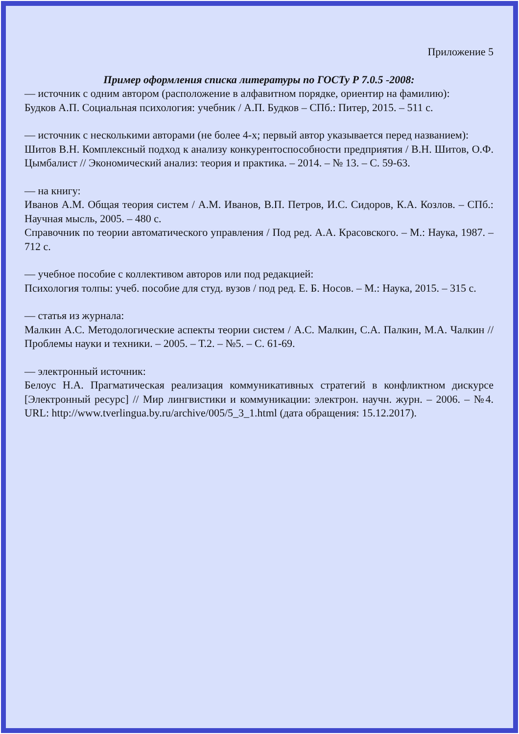Приложение 5
Пример оформления списка литературы по ГОСТу Р 7.0.5 -2008:
— источник с одним автором (расположение в алфавитном порядке, ориентир на фамилию):
Будков А.П. Социальная психология: учебник / А.П. Будков – СПб.: Питер, 2015. – 511 с.
— источник с несколькими авторами (не более 4-х; первый автор указывается перед названием):
Шитов В.Н. Комплексный подход к анализу конкурентоспособности предприятия / В.Н. Шитов, О.Ф. Цымбалист // Экономический анализ: теория и практика. – 2014. – № 13. – С. 59-63.
— на книгу:
Иванов А.М. Общая теория систем / А.М. Иванов, В.П. Петров, И.С. Сидоров, К.А. Козлов. – СПб.: Научная мысль, 2005. – 480 с.
Справочник по теории автоматического управления / Под ред. А.А. Красовского. – М.: Наука, 1987. – 712 с.
— учебное пособие с коллективом авторов или под редакцией:
Психология толпы: учеб. пособие для студ. вузов / под ред. Е. Б. Носов. – М.: Наука, 2015. – 315 с.
— статья из журнала:
Малкин А.С. Методологические аспекты теории систем / А.С. Малкин, С.А. Палкин, М.А. Чалкин // Проблемы науки и техники. – 2005. – Т.2. – №5. – С. 61-69.
— электронный источник:
Белоус Н.А. Прагматическая реализация коммуникативных стратегий в конфликтном дискурсе [Электронный ресурс] // Мир лингвистики и коммуникации: электрон. научн. журн. – 2006. – №4. URL: http://www.tverlingua.by.ru/archive/005/5_3_1.html (дата обращения: 15.12.2017).